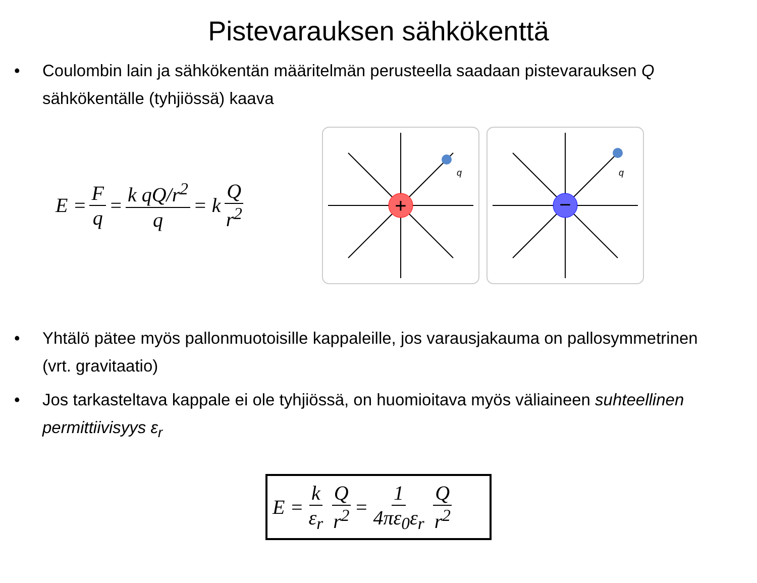Pistevarauksen sähkökenttä
• Coulombin lain ja sähkökentän määritelmän perusteella saadaan pistevarauksen Q sähkökentälle (tyhjiössä) kaava
E = F q = k qQ/r<sup>2</sup> q = k Q r<sup>2</sup>
+
q
−
q
• Yhtälö pätee myös pallonmuotoisille kappaleille, jos varausjakauma on pallosymmetrinen (vrt. gravitaatio)
• Jos tarkasteltava kappale ei ole tyhjiössä, on huomioitava myös väliaineen suhteellinen permittiivisyys ε<sub>r</sub>
E = k ε<sub>r</sub> Q r<sup>2</sup> = 1 4πε<sub>0</sub>ε<sub>r</sub> Q r<sup>2</sup>